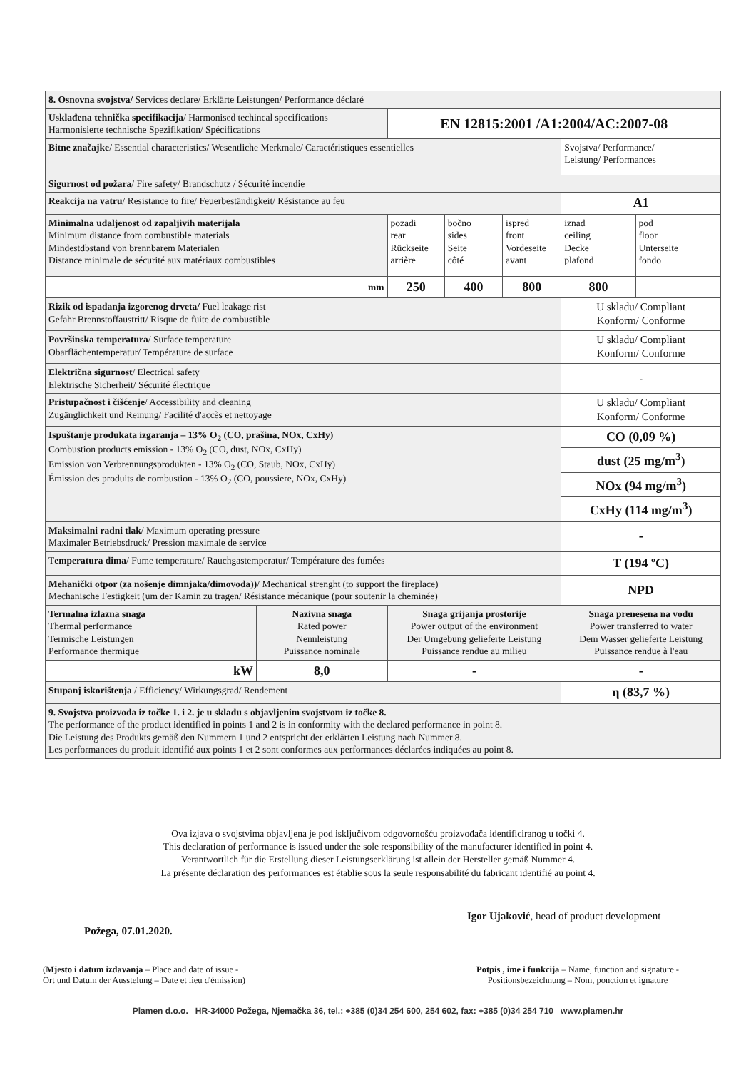| 8. Osnovna svojstva/ Services declare/ Erklärte Leistungen/ Performance déclaré | | | | | | |
| Usklađena tehnička specifikacija / Harmonised techincal specifications Harmonisierte technische Spezifikation/ Spécifications | | EN 12815:2001 /A1:2004/AC:2007-08 | | | | |
| Bitne značajke / Essential characteristics/ Wesentliche Merkmale/ Caractéristiques essentielles | | | | | Svojstva/ Performance/ Leistung/ Performances | |
| Sigurnost od požara / Fire safety/ Brandschutz / Sécurité incendie | | | | | | |
| Reakcija na vatru / Resistance to fire/ Feuerbeständigkeit/ Résistance au feu | | | | | A1 | |
| Minimalna udaljenost od zapaljivih materijala Minimum distance from combustible materials Mindestdbstand von brennbarem Materialen Distance minimale de sécurité aux matériaux combustibles | | pozadi rear Rückseite arrière | bočno sides Seite côté | ispred front Vordeseite avant | iznad ceiling Decke plafond | pod floor Unterseite fondo |
| mm | | 250 | 400 | 800 | 800 | |
| Rizik od ispadanja izgorenog drveta/ Fuel leakage rist Gefahr Brennstoffaustritt/ Risque de fuite de combustible | | | | | U skladu/ Compliant Konform/ Conforme | |
| Površinska temperatura / Surface temperature Obarflächentemperatur/ Température de surface | | | | | U skladu/ Compliant Konform/ Conforme | |
| Električna sigurnost / Electrical safety Elektrische Sicherheit/ Sécurité électrique | | | | | - | |
| Pristupačnost i čišćenje / Accessibility and cleaning Zugänglichkeit und Reinung/ Facilité d'accès et nettoyage | | | | | U skladu/ Compliant Konform/ Conforme | |
| Ispuštanje produkata izgaranja – 13% O<sub>2</sub> (CO, prašina, NOx, CxHy) Combustion products emission - 13% O<sub>2</sub> (CO, dust, NOx, CxHy) Emission von Verbrennungsprodukten - 13% O<sub>2</sub> (CO, Staub, NOx, CxHy) Émission des produits de combustion - 13% O<sub>2</sub> (CO, poussiere, NOx, CxHy) | | | | | CO (0,09 %) | |
| | | | | | dust (25 mg/m<sup>3</sup>) | |
| | | | | | NOx (94 mg/m<sup>3</sup>) | |
| | | | | | CxHy (114 mg/m<sup>3</sup>) | |
| Maksimalni radni tlak / Maximum operating pressure Maximaler Betriebsdruck/ Pression maximale de service | | | | | - | |
| T emperatura dima / Fume temperature/ Rauchgastemperatur/ Température des fumées | | | | | T (194 ºC) | |
| Mehanički otpor (za nošenje dimnjaka/dimovoda)) / Mechanical strenght (to support the fireplace) Mechanische Festigkeit (um der Kamin zu tragen/ Résistance mécanique (pour soutenir la cheminée) | | | | | NPD | |
| Termalna izlazna snaga Thermal performance Termische Leistungen Performance thermique | Nazivna snaga Rated power Nennleistung Puissance nominale | Snaga grijanja prostorije Power output of the environment Der Umgebung gelieferte Leistung Puissance rendue au milieu | | | Snaga prenesena na vodu Power transferred to water Dem Wasser gelieferte Leistung Puissance rendue à l'eau | |
| kW | 8,0 | - | | | - | |
| Stupanj iskorištenja / Efficiency/ Wirkungsgrad/ Rendement | | | | | η (83,7 %) | |
| 9. Svojstva proizvoda iz točke 1. i 2. je u skladu s objavljenim svojstvom iz točke 8. The performance of the product identified in points 1 and 2 is in conformity with the declared performance in point 8. Die Leistung des Produkts gemäß den Nummern 1 und 2 entspricht der erklärten Leistung nach Nummer 8. Les performances du produit identifié aux points 1 et 2 sont conformes aux performances déclarées indiquées au point 8. | | | | | | |
Ova izjava o svojstvima objavljena je pod isključivom odgovornošću proizvođača identificiranog u točki 4.
This declaration of performance is issued under the sole responsibility of the manufacturer identified in point 4.
Verantwortlich für die Erstellung dieser Leistungserklärung ist allein der Hersteller gemäß Nummer 4.
La présente déclaration des performances est établie sous la seule responsabilité du fabricant identifié au point 4.
Igor Ujaković, head of product development
Požega, 07.01.2020.
(Mjesto i datum izdavanja – Place and date of issue -
Ort und Datum der Ausstelung – Date et lieu d'émission)
Potpis , ime i funkcija – Name, function and signature -
Positionsbezeichnung – Nom, ponction et ignature
Plamen d.o.o. HR-34000 Požega, Njemačka 36, tel.: +385 (0)34 254 600, 254 602, fax: +385 (0)34 254 710 www.plamen.hr